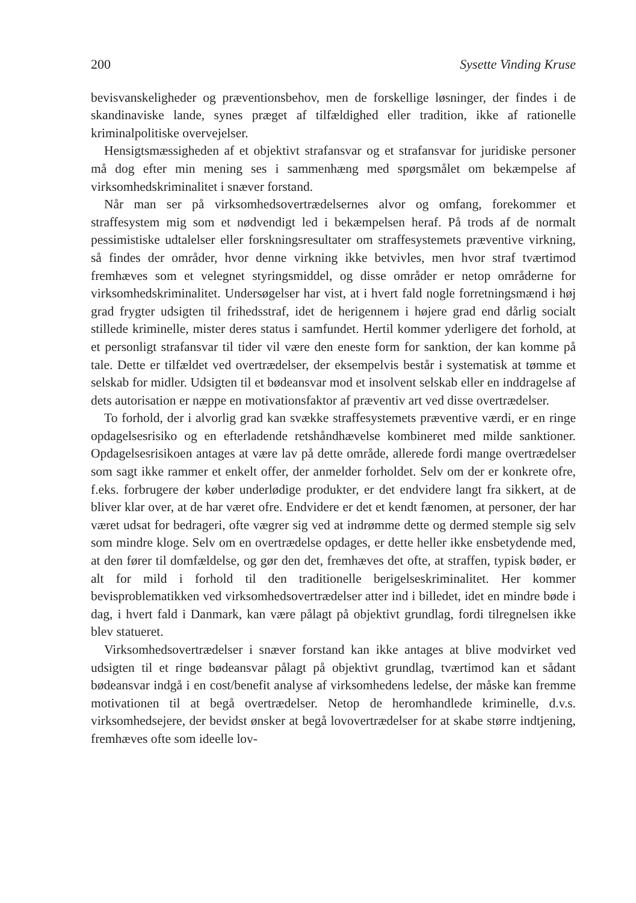200 Sysette Vinding Kruse
bevisvanskeligheder og præventionsbehov, men de forskellige løsninger, der findes i de skandinaviske lande, synes præget af tilfældighed eller tradition, ikke af rationelle kriminalpolitiske overvejelser.
Hensigtsmæssigheden af et objektivt strafansvar og et strafansvar for juridiske personer må dog efter min mening ses i sammenhæng med spørgsmålet om bekæmpelse af virksomhedskriminalitet i snæver forstand.
Når man ser på virksomhedsovertrædelsernes alvor og omfang, forekommer et straffesystem mig som et nødvendigt led i bekæmpelsen heraf. På trods af de normalt pessimistiske udtalelser eller forskningsresultater om straffesystemets præventive virkning, så findes der områder, hvor denne virkning ikke betvivles, men hvor straf tværtimod fremhæves som et velegnet styringsmiddel, og disse områder er netop områderne for virksomhedskriminalitet. Undersøgelser har vist, at i hvert fald nogle forretningsmænd i høj grad frygter udsigten til frihedsstraf, idet de herigennem i højere grad end dårlig socialt stillede kriminelle, mister deres status i samfundet. Hertil kommer yderligere det forhold, at et personligt strafansvar til tider vil være den eneste form for sanktion, der kan komme på tale. Dette er tilfældet ved overtrædelser, der eksempelvis består i systematisk at tømme et selskab for midler. Udsigten til et bødeansvar mod et insolvent selskab eller en inddragelse af dets autorisation er næppe en motivationsfaktor af præventiv art ved disse overtrædelser.
To forhold, der i alvorlig grad kan svække straffesystemets præventive værdi, er en ringe opdagelsesrisiko og en efterladende retshåndhævelse kombineret med milde sanktioner. Opdagelsesrisikoen antages at være lav på dette område, allerede fordi mange overtrædelser som sagt ikke rammer et enkelt offer, der anmelder forholdet. Selv om der er konkrete ofre, f.eks. forbrugere der køber underlødige produkter, er det endvidere langt fra sikkert, at de bliver klar over, at de har været ofre. Endvidere er det et kendt fænomen, at personer, der har været udsat for bedrageri, ofte vægrer sig ved at indrømme dette og dermed stemple sig selv som mindre kloge. Selv om en overtrædelse opdages, er dette heller ikke ensbetydende med, at den fører til domfældelse, og gør den det, fremhæves det ofte, at straffen, typisk bøder, er alt for mild i forhold til den traditionelle berigelseskriminalitet. Her kommer bevisproblematikken ved virksomhedsovertrædelser atter ind i billedet, idet en mindre bøde i dag, i hvert fald i Danmark, kan være pålagt på objektivt grundlag, fordi tilregnelsen ikke blev statueret.
Virksomhedsovertrædelser i snæver forstand kan ikke antages at blive modvirket ved udsigten til et ringe bødeansvar pålagt på objektivt grundlag, tværtimod kan et sådant bødeansvar indgå i en cost/benefit analyse af virksomhedens ledelse, der måske kan fremme motivationen til at begå overtrædelser. Netop de heromhandlede kriminelle, d.v.s. virksomhedsejere, der bevidst ønsker at begå lovovertrædelser for at skabe større indtjening, fremhæves ofte som ideelle lov-